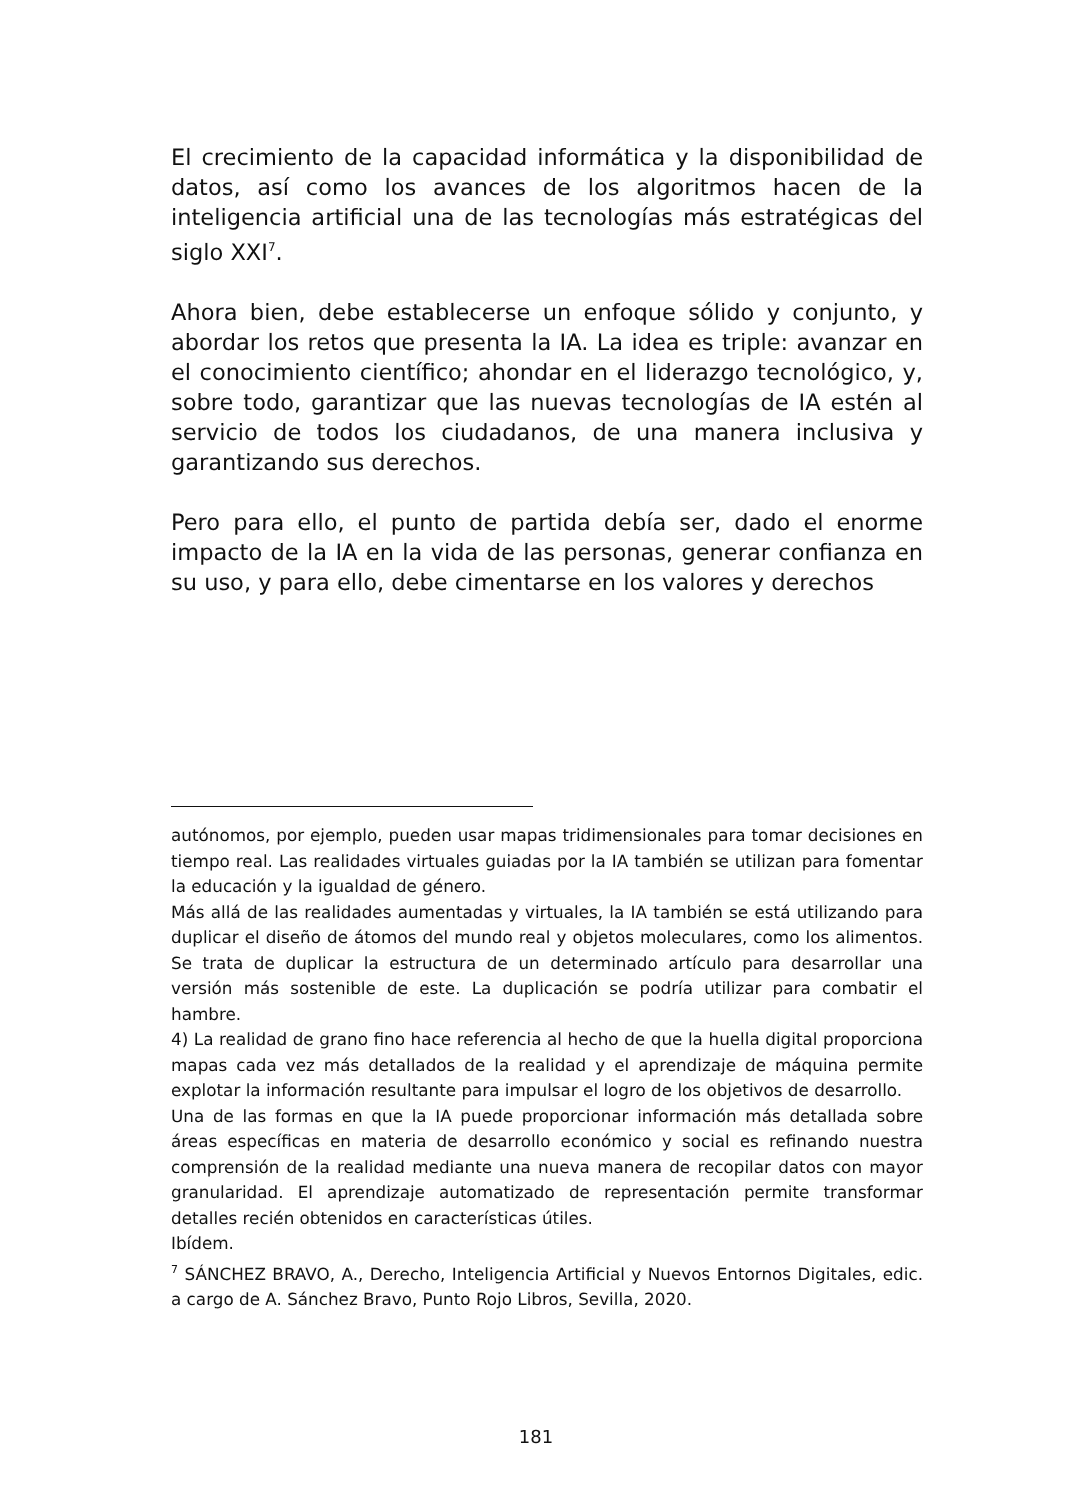El crecimiento de la capacidad informática y la disponibilidad de datos, así como los avances de los algoritmos hacen de la inteligencia artificial una de las tecnologías más estratégicas del siglo XXI<sup>7</sup>.
Ahora bien, debe establecerse un enfoque sólido y conjunto, y abordar los retos que presenta la IA. La idea es triple: avanzar en el conocimiento científico; ahondar en el liderazgo tecnológico, y, sobre todo, garantizar que las nuevas tecnologías de IA estén al servicio de todos los ciudadanos, de una manera inclusiva y garantizando sus derechos.
Pero para ello, el punto de partida debía ser, dado el enorme impacto de la IA en la vida de las personas, generar confianza en su uso, y para ello, debe cimentarse en los valores y derechos
autónomos, por ejemplo, pueden usar mapas tridimensionales para tomar decisiones en tiempo real. Las realidades virtuales guiadas por la IA también se utilizan para fomentar la educación y la igualdad de género.
Más allá de las realidades aumentadas y virtuales, la IA también se está utilizando para duplicar el diseño de átomos del mundo real y objetos moleculares, como los alimentos. Se trata de duplicar la estructura de un determinado artículo para desarrollar una versión más sostenible de este. La duplicación se podría utilizar para combatir el hambre.
4) La realidad de grano fino hace referencia al hecho de que la huella digital proporciona mapas cada vez más detallados de la realidad y el aprendizaje de máquina permite explotar la información resultante para impulsar el logro de los objetivos de desarrollo.
Una de las formas en que la IA puede proporcionar información más detallada sobre áreas específicas en materia de desarrollo económico y social es refinando nuestra comprensión de la realidad mediante una nueva manera de recopilar datos con mayor granularidad. El aprendizaje automatizado de representación permite transformar detalles recién obtenidos en características útiles.
Ibídem.
<sup>7</sup> SÁNCHEZ BRAVO, A., Derecho, Inteligencia Artificial y Nuevos Entornos Digitales, edic. a cargo de A. Sánchez Bravo, Punto Rojo Libros, Sevilla, 2020.
181